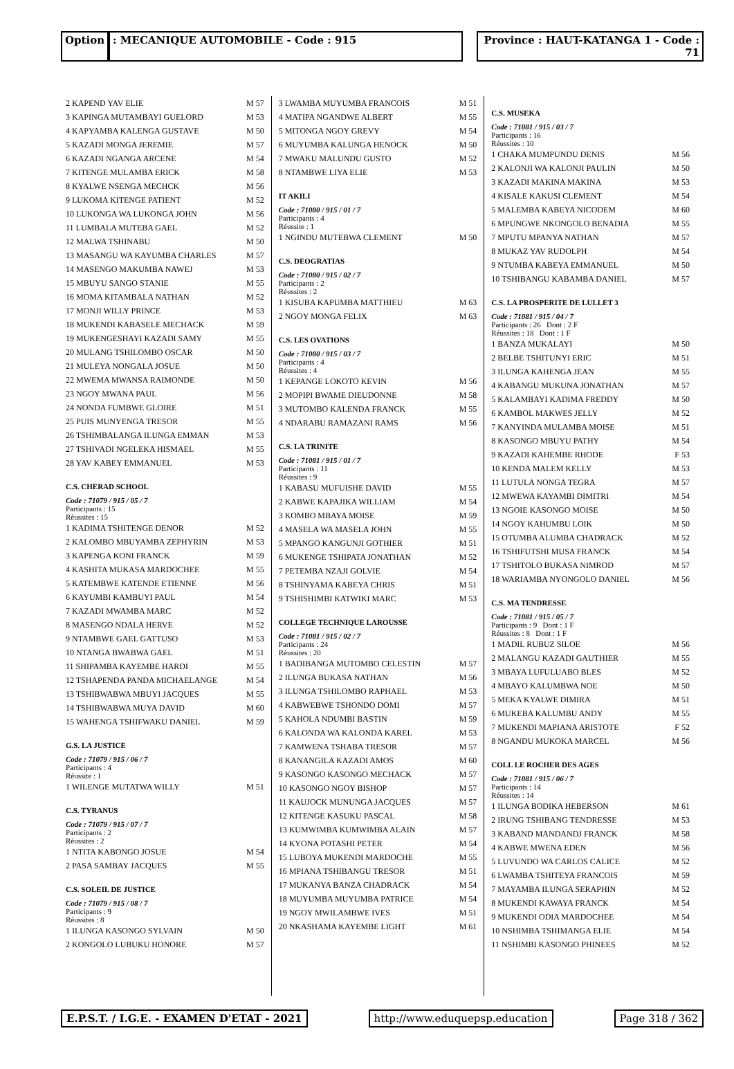Option : MECANIQUE AUTOMOBILE - Code : 915 Province : HAUT-KATANGA 1 - Code : 71
| 2 KAPEND YAV ELIE | M 57 |
| 3 KAPINGA MUTAMBAYI GUELORD | M 53 |
| 4 KAPYAMBA KALENGA GUSTAVE | M 50 |
| 5 KAZADI MONGA JEREMIE | M 57 |
| 6 KAZADI NGANGA ARCENE | M 54 |
| 7 KITENGE MULAMBA ERICK | M 58 |
| 8 KYALWE NSENGA MECHCK | M 56 |
| 9 LUKOMA KITENGE PATIENT | M 52 |
| 10 LUKONGA WA LUKONGA JOHN | M 56 |
| 11 LUMBALA MUTEBA GAEL | M 52 |
| 12 MALWA TSHINABU | M 50 |
| 13 MASANGU WA KAYUMBA CHARLES | M 57 |
| 14 MASENGO MAKUMBA NAWEJ | M 53 |
| 15 MBUYU SANGO STANIE | M 55 |
| 16 MOMA KITAMBALA NATHAN | M 52 |
| 17 MONJI WILLY PRINCE | M 53 |
| 18 MUKENDI KABASELE MECHACK | M 59 |
| 19 MUKENGESHAYI KAZADI SAMY | M 55 |
| 20 MULANG TSHILOMBO OSCAR | M 50 |
| 21 MULEYA NONGALA JOSUE | M 50 |
| 22 MWEMA MWANSA RAIMONDE | M 50 |
| 23 NGOY MWANA PAUL | M 56 |
| 24 NONDA FUMBWE GLOIRE | M 51 |
| 25 PUIS MUNYENGA TRESOR | M 55 |
| 26 TSHIMBALANGA ILUNGA EMMAN | M 53 |
| 27 TSHIVADI NGELEKA HISMAEL | M 55 |
| 28 YAV KABEY EMMANUEL | M 53 |
C.S. CHERAD SCHOOL
Code : 71079 / 915 / 05 / 7
Participants : 15
Réussites : 15
| 1 KADIMA TSHITENGE DENOR | M 52 |
| 2 KALOMBO MBUYAMBA ZEPHYRIN | M 53 |
| 3 KAPENGA KONI FRANCK | M 59 |
| 4 KASHITA MUKASA MARDOCHEE | M 55 |
| 5 KATEMBWE KATENDE ETIENNE | M 56 |
| 6 KAYUMBI KAMBUYI PAUL | M 54 |
| 7 KAZADI MWAMBA MARC | M 52 |
| 8 MASENGO NDALA HERVE | M 52 |
| 9 NTAMBWE GAEL GATTUSO | M 53 |
| 10 NTANGA BWABWA GAEL | M 51 |
| 11 SHIPAMBA KAYEMBE HARDI | M 55 |
| 12 TSHAPENDA PANDA MICHAELANGE | M 54 |
| 13 TSHIBWABWA MBUYI JACQUES | M 55 |
| 14 TSHIBWABWA MUYA DAVID | M 60 |
| 15 WAHENGA TSHIFWAKU DANIEL | M 59 |
G.S. LA JUSTICE
Code : 71079 / 915 / 06 / 7
Participants : 4
Réussite : 1
| 1 WILENGE MUTATWA WILLY | M 51 |
C.S. TYRANUS
Code : 71079 / 915 / 07 / 7
Participants : 2
Réussites : 2
| 1 NTITA KABONGO JOSUE | M 54 |
| 2 PASA SAMBAY JACQUES | M 55 |
C.S. SOLEIL DE JUSTICE
Code : 71079 / 915 / 08 / 7
Participants : 9
Réussites : 8
| 1 ILUNGA KASONGO SYLVAIN | M 50 |
| 2 KONGOLO LUBUKU HONORE | M 57 |
| 3 LWAMBA MUYUMBA FRANCOIS | M 51 |
| 4 MATIPA NGANDWE ALBERT | M 55 |
| 5 MITONGA NGOY GREVY | M 54 |
| 6 MUYUMBA KALUNGA HENOCK | M 50 |
| 7 MWAKU MALUNDU GUSTO | M 52 |
| 8 NTAMBWE LIYA ELIE | M 53 |
IT AKILI
Code : 71080 / 915 / 01 / 7
Participants : 4
Réussite : 1
| 1 NGINDU MUTEBWA CLEMENT | M 50 |
C.S. DEOGRATIAS
Code : 71080 / 915 / 02 / 7
Participants : 2
Réussites : 2
| 1 KISUBA KAPUMBA MATTHIEU | M 63 |
| 2 NGOY MONGA FELIX | M 63 |
C.S. LES OVATIONS
Code : 71080 / 915 / 03 / 7
Participants : 4
Réussites : 4
| 1 KEPANGE LOKOTO KEVIN | M 56 |
| 2 MOPIPI BWAME DIEUDONNE | M 58 |
| 3 MUTOMBO KALENDA FRANCK | M 55 |
| 4 NDARABU RAMAZANI RAMS | M 56 |
C.S. LA TRINITE
Code : 71081 / 915 / 01 / 7
Participants : 11
Réussites : 9
| 1 KABASU MUFUISHE DAVID | M 55 |
| 2 KABWE KAPAJIKA WILLIAM | M 54 |
| 3 KOMBO MBAYA MOISE | M 59 |
| 4 MASELA WA MASELA JOHN | M 55 |
| 5 MPANGO KANGUNJI GOTHIER | M 51 |
| 6 MUKENGE TSHIPATA JONATHAN | M 52 |
| 7 PETEMBA NZAJI GOLVIE | M 54 |
| 8 TSHINYAMA KABEYA CHRIS | M 51 |
| 9 TSHISHIMBI KATWIKI MARC | M 53 |
COLLEGE TECHNIQUE LAROUSSE
Code : 71081 / 915 / 02 / 7
Participants : 24
Réussites : 20
| 1 BADIBANGA MUTOMBO CELESTIN | M 57 |
| 2 ILUNGA BUKASA NATHAN | M 56 |
| 3 ILUNGA TSHILOMBO RAPHAEL | M 53 |
| 4 KABWEBWE TSHONDO DOMI | M 57 |
| 5 KAHOLA NDUMBI BASTIN | M 59 |
| 6 KALONDA WA KALONDA KAREL | M 53 |
| 7 KAMWENA TSHABA TRESOR | M 57 |
| 8 KANANGILA KAZADI AMOS | M 60 |
| 9 KASONGO KASONGO MECHACK | M 57 |
| 10 KASONGO NGOY BISHOP | M 57 |
| 11 KAUJOCK MUNUNGA JACQUES | M 57 |
| 12 KITENGE KASUKU PASCAL | M 58 |
| 13 KUMWIMBA KUMWIMBA ALAIN | M 57 |
| 14 KYONA POTASHI PETER | M 54 |
| 15 LUBOYA MUKENDI MARDOCHE | M 55 |
| 16 MPIANA TSHIBANGU TRESOR | M 51 |
| 17 MUKANYA BANZA CHADRACK | M 54 |
| 18 MUYUMBA MUYUMBA PATRICE | M 54 |
| 19 NGOY MWILAMBWE IVES | M 51 |
| 20 NKASHAMA KAYEMBE LIGHT | M 61 |
C.S. MUSEKA
Code : 71081 / 915 / 03 / 7
Participants : 16
Réussites : 10
| 1 CHAKA MUMPUNDU DENIS | M 56 |
| 2 KALONJI WA KALONJI PAULIN | M 50 |
| 3 KAZADI MAKINA MAKINA | M 53 |
| 4 KISALE KAKUSI CLEMENT | M 54 |
| 5 MALEMBA KABEYA NICODEM | M 60 |
| 6 MPUNGWE NKONGOLO BENADIA | M 55 |
| 7 MPUTU MPANYA NATHAN | M 57 |
| 8 MUKAZ YAV RUDOLPH | M 54 |
| 9 NTUMBA KABEYA EMMANUEL | M 50 |
| 10 TSHIBANGU KABAMBA DANIEL | M 57 |
C.S. LA PROSPERITE DE LULLET 3
Code : 71081 / 915 / 04 / 7
Participants : 26 Dont : 2 F
Réussites : 18 Dont : 1 F
| 1 BANZA MUKALAYI | M 50 |
| 2 BELBE TSHITUNYI ERIC | M 51 |
| 3 ILUNGA KAHENGA JEAN | M 55 |
| 4 KABANGU MUKUNA JONATHAN | M 57 |
| 5 KALAMBAYI KADIMA FREDDY | M 50 |
| 6 KAMBOL MAKWES JELLY | M 52 |
| 7 KANYINDA MULAMBA MOISE | M 51 |
| 8 KASONGO MBUYU PATHY | M 54 |
| 9 KAZADI KAHEMBE RHODE | F 53 |
| 10 KENDA MALEM KELLY | M 53 |
| 11 LUTULA NONGA TEGRA | M 57 |
| 12 MWEWA KAYAMBI DIMITRI | M 54 |
| 13 NGOIE KASONGO MOISE | M 50 |
| 14 NGOY KAHUMBU LOIK | M 50 |
| 15 OTUMBA ALUMBA CHADRACK | M 52 |
| 16 TSHIFUTSHI MUSA FRANCK | M 54 |
| 17 TSHITOLO BUKASA NIMROD | M 57 |
| 18 WARIAMBA NYONGOLO DANIEL | M 56 |
C.S. MA TENDRESSE
Code : 71081 / 915 / 05 / 7
Participants : 9 Dont : 1 F
Réussites : 8 Dont : 1 F
| 1 MADIL RUBUZ SILOE | M 56 |
| 2 MALANGU KAZADI GAUTHIER | M 55 |
| 3 MBAYA LUFULUABO BLES | M 52 |
| 4 MBAYO KALUMBWA NOE | M 50 |
| 5 MEKA KYALWE DIMIRA | M 51 |
| 6 MUKEBA KALUMBU ANDY | M 55 |
| 7 MUKENDI MAPIANA ARISTOTE | F 52 |
| 8 NGANDU MUKOKA MARCEL | M 56 |
COLL LE ROCHER DES AGES
Code : 71081 / 915 / 06 / 7
Participants : 14
Réussites : 14
| 1 ILUNGA BODIKA HEBERSON | M 61 |
| 2 IRUNG TSHIBANG TENDRESSE | M 53 |
| 3 KABAND MANDANDJ FRANCK | M 58 |
| 4 KABWE MWENA EDEN | M 56 |
| 5 LUVUNDO WA CARLOS CALICE | M 52 |
| 6 LWAMBA TSHITEYA FRANCOIS | M 59 |
| 7 MAYAMBA ILUNGA SERAPHIN | M 52 |
| 8 MUKENDI KAWAYA FRANCK | M 54 |
| 9 MUKENDI ODIA MARDOCHEE | M 54 |
| 10 NSHIMBA TSHIMANGA ELIE | M 54 |
| 11 NSHIMBI KASONGO PHINEES | M 52 |
E.P.S.T. / I.G.E. - EXAMEN D'ETAT - 2021
http://www.eduquepsp.education Page 318 / 362